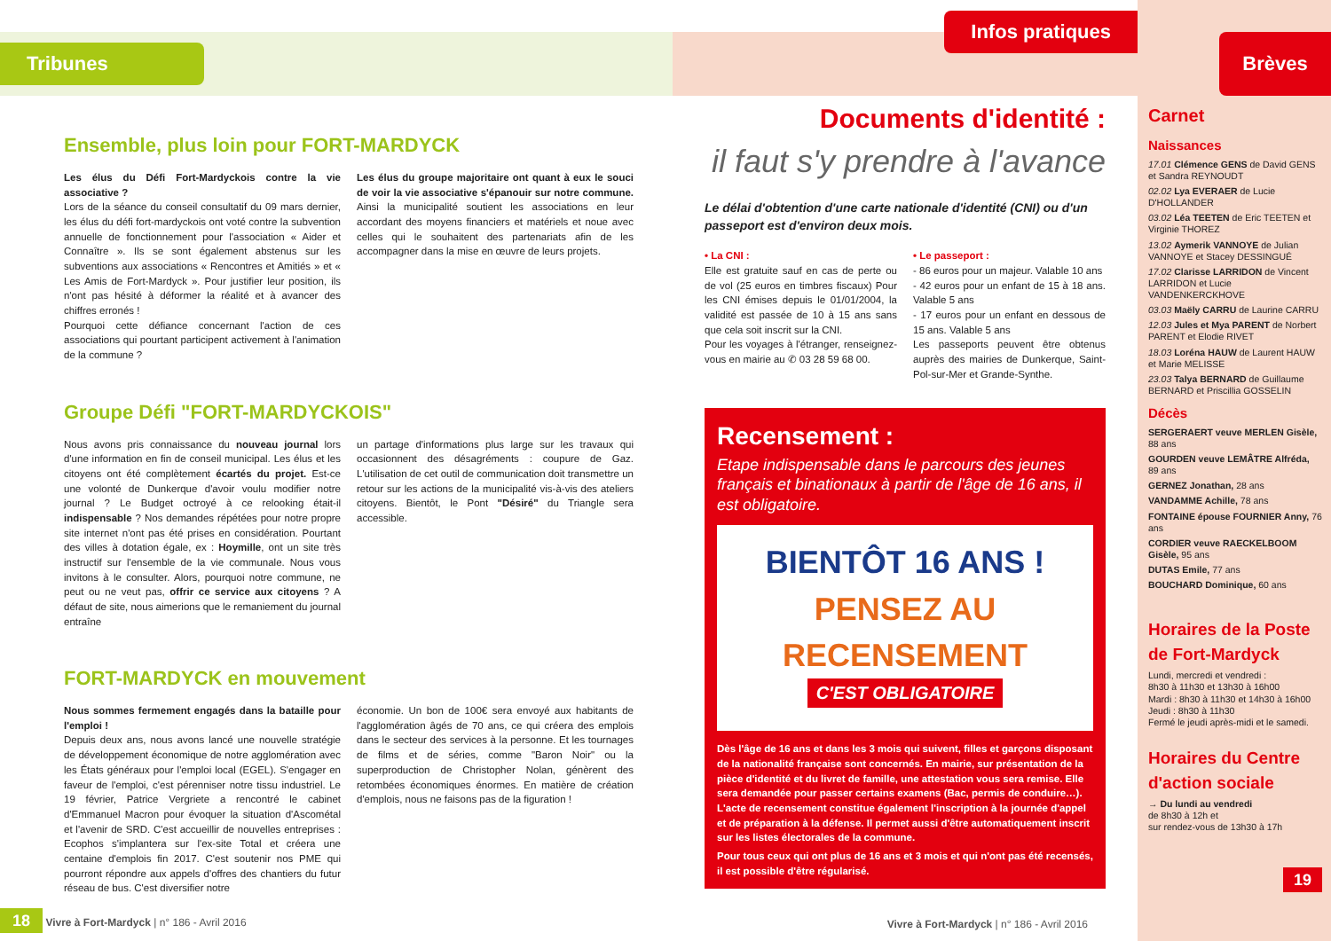Tribunes
Ensemble, plus loin pour FORT-MARDYCK
Les élus du Défi Fort-Mardyckois contre la vie associative ?
Lors de la séance du conseil consultatif du 09 mars dernier, les élus du défi fort-mardyckois ont voté contre la subvention annuelle de fonctionnement pour l'association « Aider et Connaître ». Ils se sont également abstenus sur les subventions aux associations « Rencontres et Amitiés » et « Les Amis de Fort-Mardyck ». Pour justifier leur position, ils n'ont pas hésité à déformer la réalité et à avancer des chiffres erronés !
Pourquoi cette défiance concernant l'action de ces associations qui pourtant participent activement à l'animation de la commune ?
Les élus du groupe majoritaire ont quant à eux le souci de voir la vie associative s'épanouir sur notre commune. Ainsi la municipalité soutient les associations en leur accordant des moyens financiers et matériels et noue avec celles qui le souhaitent des partenariats afin de les accompagner dans la mise en œuvre de leurs projets.
Groupe Défi "FORT-MARDYCKOIS"
Nous avons pris connaissance du nouveau journal lors d'une information en fin de conseil municipal. Les élus et les citoyens ont été complètement écartés du projet. Est-ce une volonté de Dunkerque d'avoir voulu modifier notre journal ? Le Budget octroyé à ce relooking était-il indispensable ? Nos demandes répétées pour notre propre site internet n'ont pas été prises en considération. Pourtant des villes à dotation égale, ex : Hoymille, ont un site très instructif sur l'ensemble de la vie communale. Nous vous invitons à le consulter. Alors, pourquoi notre commune, ne peut ou ne veut pas, offrir ce service aux citoyens ? A défaut de site, nous aimerions que le remaniement du journal entraîne
un partage d'informations plus large sur les travaux qui occasionnent des désagréments : coupure de Gaz. L'utilisation de cet outil de communication doit transmettre un retour sur les actions de la municipalité vis-à-vis des ateliers citoyens. Bientôt, le Pont "Désiré" du Triangle sera accessible.
FORT-MARDYCK en mouvement
Nous sommes fermement engagés dans la bataille pour l'emploi !
Depuis deux ans, nous avons lancé une nouvelle stratégie de développement économique de notre agglomération avec les États généraux pour l'emploi local (EGEL). S'engager en faveur de l'emploi, c'est pérenniser notre tissu industriel. Le 19 février, Patrice Vergriete a rencontré le cabinet d'Emmanuel Macron pour évoquer la situation d'Ascométal et l'avenir de SRD. C'est accueillir de nouvelles entreprises : Ecophos s'implantera sur l'ex-site Total et créera une centaine d'emplois fin 2017. C'est soutenir nos PME qui pourront répondre aux appels d'offres des chantiers du futur réseau de bus. C'est diversifier notre
économie. Un bon de 100€ sera envoyé aux habitants de l'agglomération âgés de 70 ans, ce qui créera des emplois dans le secteur des services à la personne. Et les tournages de films et de séries, comme "Baron Noir" ou la superproduction de Christopher Nolan, génèrent des retombées économiques énormes. En matière de création d'emplois, nous ne faisons pas de la figuration !
18 Vivre à Fort-Mardyck | n° 186 - Avril 2016
Infos pratiques
Documents d'identité :
il faut s'y prendre à l'avance
Le délai d'obtention d'une carte nationale d'identité (CNI) ou d'un passeport est d'environ deux mois.
• La CNI :
Elle est gratuite sauf en cas de perte ou de vol (25 euros en timbres fiscaux) Pour les CNI émises depuis le 01/01/2004, la validité est passée de 10 à 15 ans sans que cela soit inscrit sur la CNI.
Pour les voyages à l'étranger, renseignez-vous en mairie au ✆ 03 28 59 68 00.
• Le passeport :
- 86 euros pour un majeur. Valable 10 ans
- 42 euros pour un enfant de 15 à 18 ans. Valable 5 ans
- 17 euros pour un enfant en dessous de 15 ans. Valable 5 ans
Les passeports peuvent être obtenus auprès des mairies de Dunkerque, Saint-Pol-sur-Mer et Grande-Synthe.
Recensement :
Etape indispensable dans le parcours des jeunes français et binationaux à partir de l'âge de 16 ans, il est obligatoire.
BIENTÔT 16 ANS !
PENSEZ AU RECENSEMENT
C'EST OBLIGATOIRE
Dès l'âge de 16 ans et dans les 3 mois qui suivent, filles et garçons disposant de la nationalité française sont concernés. En mairie, sur présentation de la pièce d'identité et du livret de famille, une attestation vous sera remise. Elle sera demandée pour passer certains examens (Bac, permis de conduire…). L'acte de recensement constitue également l'inscription à la journée d'appel et de préparation à la défense. Il permet aussi d'être automatiquement inscrit sur les listes électorales de la commune.
Pour tous ceux qui ont plus de 16 ans et 3 mois et qui n'ont pas été recensés, il est possible d'être régularisé.
Vivre à Fort-Mardyck | n° 186 - Avril 2016
Brèves
Carnet
Naissances
17.01 Clémence GENS de David GENS et Sandra REYNOUDT
02.02 Lya EVERAER de Lucie D'HOLLANDER
03.02 Léa TEETEN de Eric TEETEN et Virginie THOREZ
13.02 Aymerik VANNOYE de Julian VANNOYE et Stacey DESSINGUÉ
17.02 Clarisse LARRIDON de Vincent LARRIDON et Lucie VANDENKERCKHOVE
03.03 Maëly CARRU de Laurine CARRU
12.03 Jules et Mya PARENT de Norbert PARENT et Elodie RIVET
18.03 Loréna HAUW de Laurent HAUW et Marie MELISSE
23.03 Talya BERNARD de Guillaume BERNARD et Priscillia GOSSELIN
Décès
SERGERAERT veuve MERLEN Gisèle, 88 ans
GOURDEN veuve LEMÂTRE Alfréda, 89 ans
GERNEZ Jonathan, 28 ans
VANDAMME Achille, 78 ans
FONTAINE épouse FOURNIER Anny, 76 ans
CORDIER veuve RAECKELBOOM Gisèle, 95 ans
DUTAS Emile, 77 ans
BOUCHARD Dominique, 60 ans
Horaires de la Poste de Fort-Mardyck
Lundi, mercredi et vendredi :
8h30 à 11h30 et 13h30 à 16h00
Mardi : 8h30 à 11h30 et 14h30 à 16h00
Jeudi : 8h30 à 11h30
Fermé le jeudi après-midi et le samedi.
Horaires du Centre d'action sociale
→ Du lundi au vendredi
de 8h30 à 12h et
sur rendez-vous de 13h30 à 17h
19